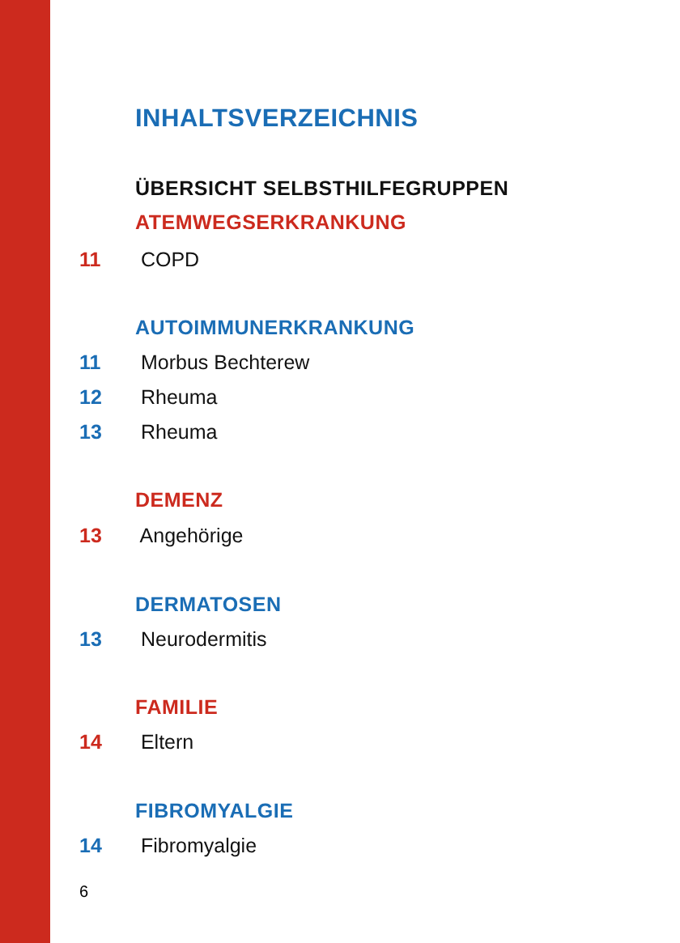INHALTSVERZEICHNIS
ÜBERSICHT SELBSTHILFEGRUPPEN
ATEMWEGSERKRANKUNG
11 COPD
AUTOIMMUNERKRANKUNG
11 Morbus Bechterew
12 Rheuma
13 Rheuma
DEMENZ
13 Angehörige
DERMATOSEN
13 Neurodermitis
FAMILIE
14 Eltern
FIBROMYALGIE
14 Fibromyalgie
6